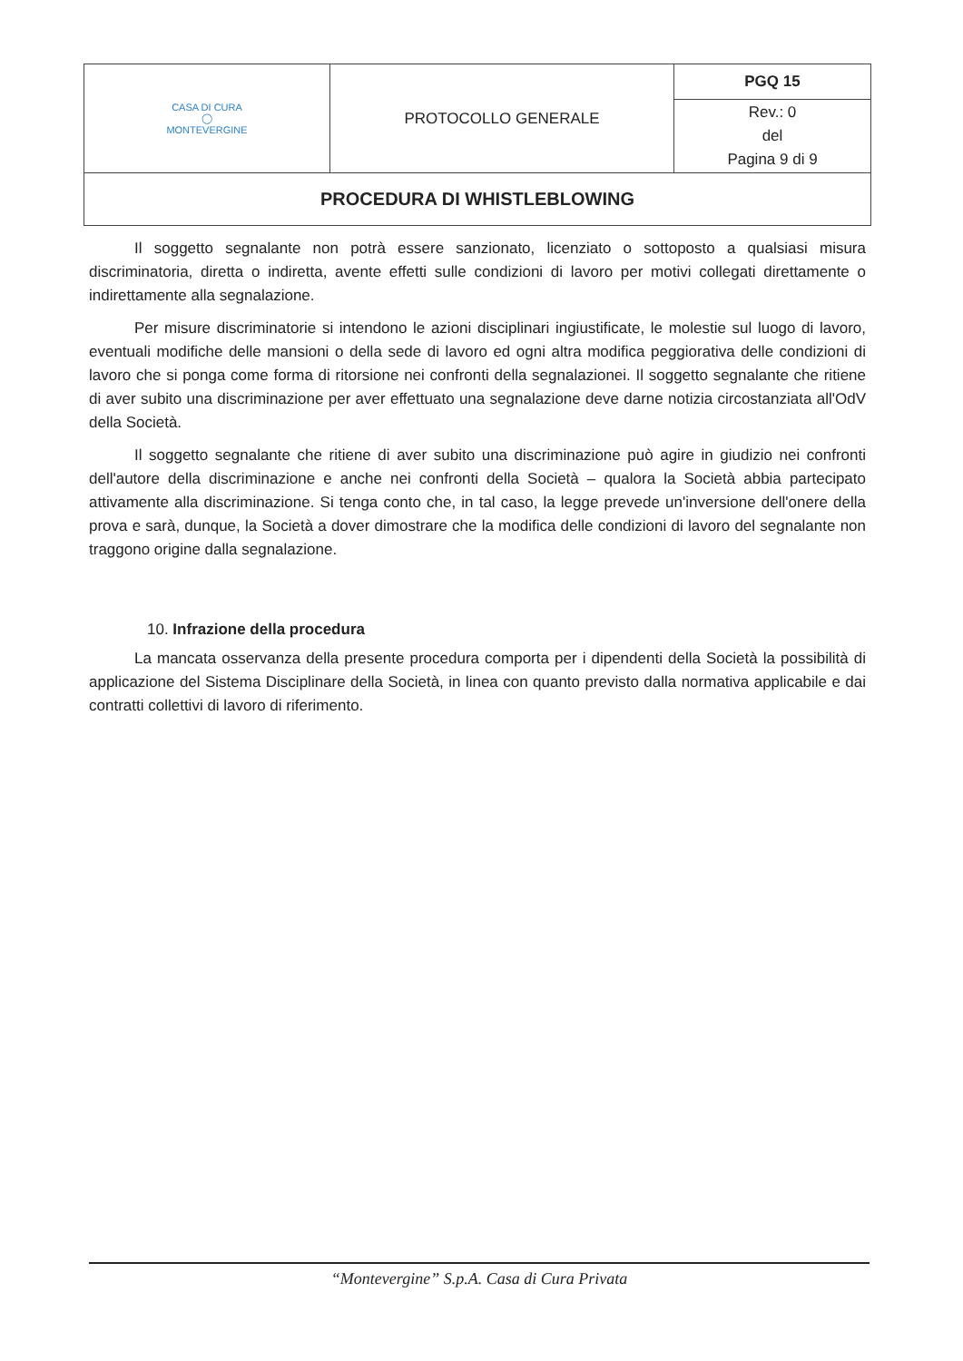| CASA DI CURA ◯ MONTEVERGINE | PROTOCOLLO GENERALE | PGQ 15 |
| | | Rev.: 0 del Pagina 9 di 9 |
| PROCEDURA DI WHISTLEBLOWING | | |
Il soggetto segnalante non potrà essere sanzionato, licenziato o sottoposto a qualsiasi misura discriminatoria, diretta o indiretta, avente effetti sulle condizioni di lavoro per motivi collegati direttamente o indirettamente alla segnalazione.
Per misure discriminatorie si intendono le azioni disciplinari ingiustificate, le molestie sul luogo di lavoro, eventuali modifiche delle mansioni o della sede di lavoro ed ogni altra modifica peggiorativa delle condizioni di lavoro che si ponga come forma di ritorsione nei confronti della segnalazionei. Il soggetto segnalante che ritiene di aver subito una discriminazione per aver effettuato una segnalazione deve darne notizia circostanziata all'OdV della Società.
Il soggetto segnalante che ritiene di aver subito una discriminazione può agire in giudizio nei confronti dell'autore della discriminazione e anche nei confronti della Società – qualora la Società abbia partecipato attivamente alla discriminazione. Si tenga conto che, in tal caso, la legge prevede un'inversione dell'onere della prova e sarà, dunque, la Società a dover dimostrare che la modifica delle condizioni di lavoro del segnalante non traggono origine dalla segnalazione.
10. Infrazione della procedura
La mancata osservanza della presente procedura comporta per i dipendenti della Società la possibilità di applicazione del Sistema Disciplinare della Società, in linea con quanto previsto dalla normativa applicabile e dai contratti collettivi di lavoro di riferimento.
“Montevergine” S.p.A. Casa di Cura Privata